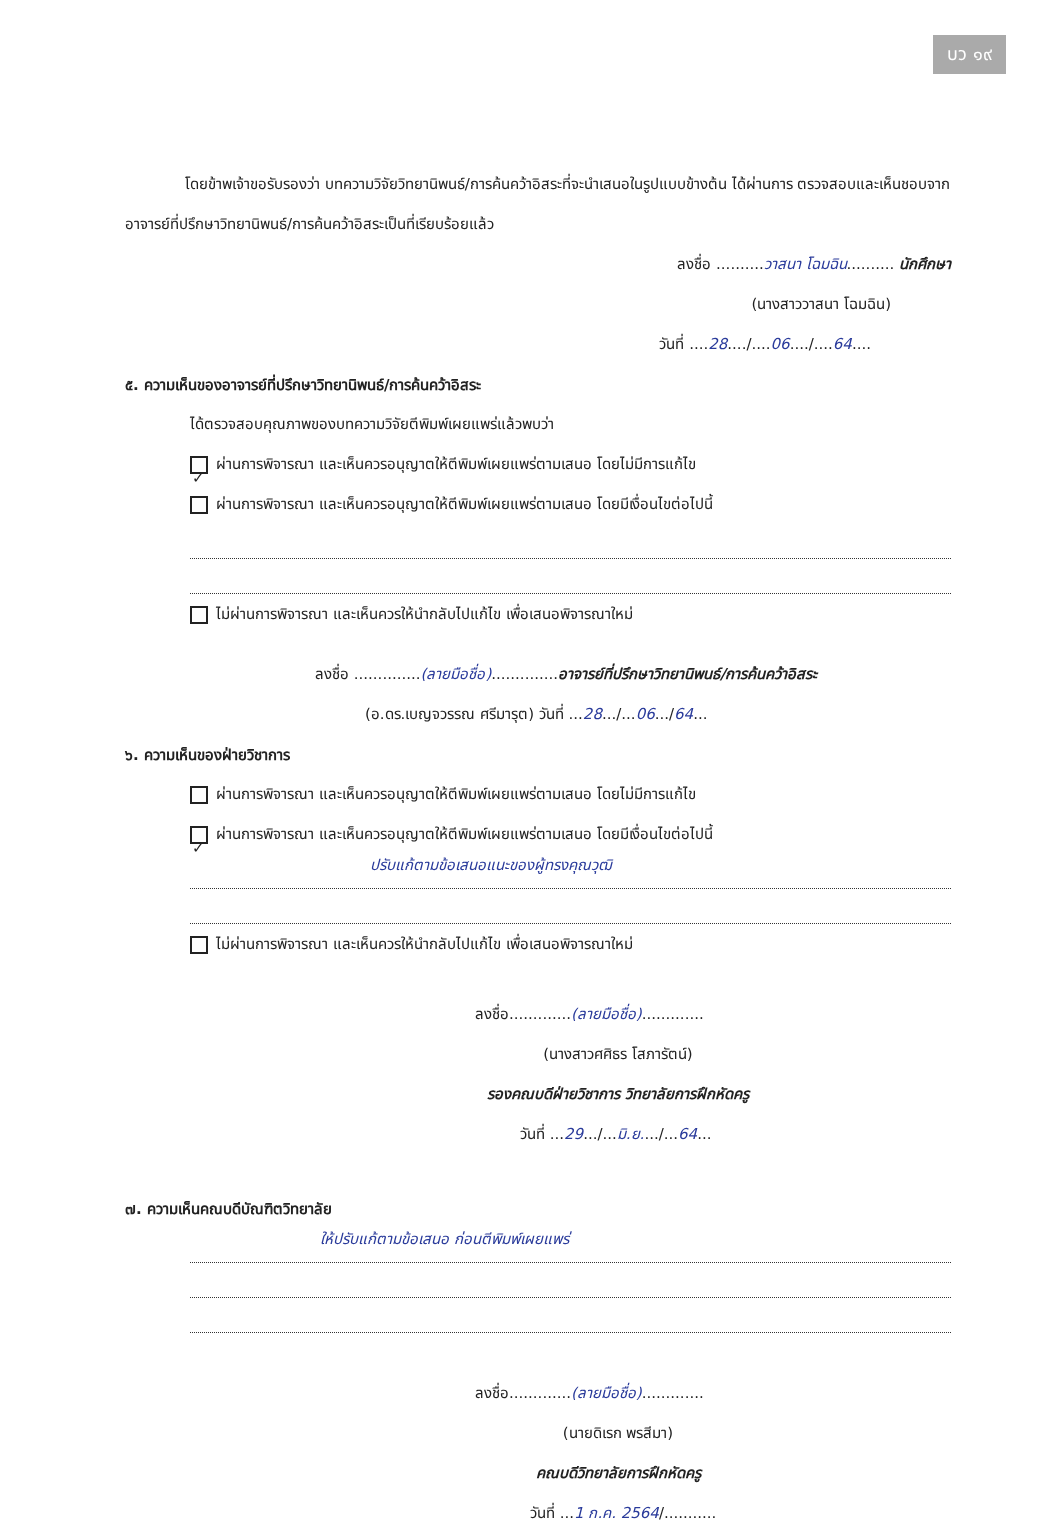บว ๑๙
โดยข้าพเจ้าขอรับรองว่า บทความวิจัยวิทยานิพนธ์/การค้นคว้าอิสระที่จะนำเสนอในรูปแบบข้างต้น ได้ผ่านการ ตรวจสอบและเห็นชอบจากอาจารย์ที่ปรึกษาวิทยานิพนธ์/การค้นคว้าอิสระเป็นที่เรียบร้อยแล้ว
ลงชื่อ ..........วาสนา โฉมฉิน.......... นักศึกษา
(นางสาววาสนา โฉมฉิน)
วันที่ ....28..../....06..../....64....
๕. ความเห็นของอาจารย์ที่ปรึกษาวิทยานิพนธ์/การค้นคว้าอิสระ
ได้ตรวจสอบคุณภาพของบทความวิจัยตีพิมพ์เผยแพร่แล้วพบว่า
✓ ผ่านการพิจารณา และเห็นควรอนุญาตให้ตีพิมพ์เผยแพร่ตามเสนอ โดยไม่มีการแก้ไข
ผ่านการพิจารณา และเห็นควรอนุญาตให้ตีพิมพ์เผยแพร่ตามเสนอ โดยมีเงื่อนไขต่อไปนี้
ไม่ผ่านการพิจารณา และเห็นควรให้นำกลับไปแก้ไข เพื่อเสนอพิจารณาใหม่
ลงชื่อ ..............(ลายมือชื่อ)..............อาจารย์ที่ปรึกษาวิทยานิพนธ์/การค้นคว้าอิสระ
(อ.ดร.เบญจวรรณ ศรีมารุต) วันที่ ...28.../...06.../64...
๖. ความเห็นของฝ่ายวิชาการ
ผ่านการพิจารณา และเห็นควรอนุญาตให้ตีพิมพ์เผยแพร่ตามเสนอ โดยไม่มีการแก้ไข
✓ ผ่านการพิจารณา และเห็นควรอนุญาตให้ตีพิมพ์เผยแพร่ตามเสนอ โดยมีเงื่อนไขต่อไปนี้
ปรับแก้ตามข้อเสนอแนะของผู้ทรงคุณวุฒิ
ไม่ผ่านการพิจารณา และเห็นควรให้นำกลับไปแก้ไข เพื่อเสนอพิจารณาใหม่
ลงชื่อ.............(ลายมือชื่อ).............
(นางสาวศศิธร โสภารัตน์)
รองคณบดีฝ่ายวิชาการ วิทยาลัยการฝึกหัดครู
วันที่ ...29.../...มิ.ย..../...64...
๗. ความเห็นคณบดีบัณฑิตวิทยาลัย
ให้ปรับแก้ตามข้อเสนอ ก่อนตีพิมพ์เผยแพร่
ลงชื่อ.............(ลายมือชื่อ).............
(นายดิเรก พรสีมา)
คณบดีวิทยาลัยการฝึกหัดครู
วันที่ ...1 ก.ค. 2564/...........